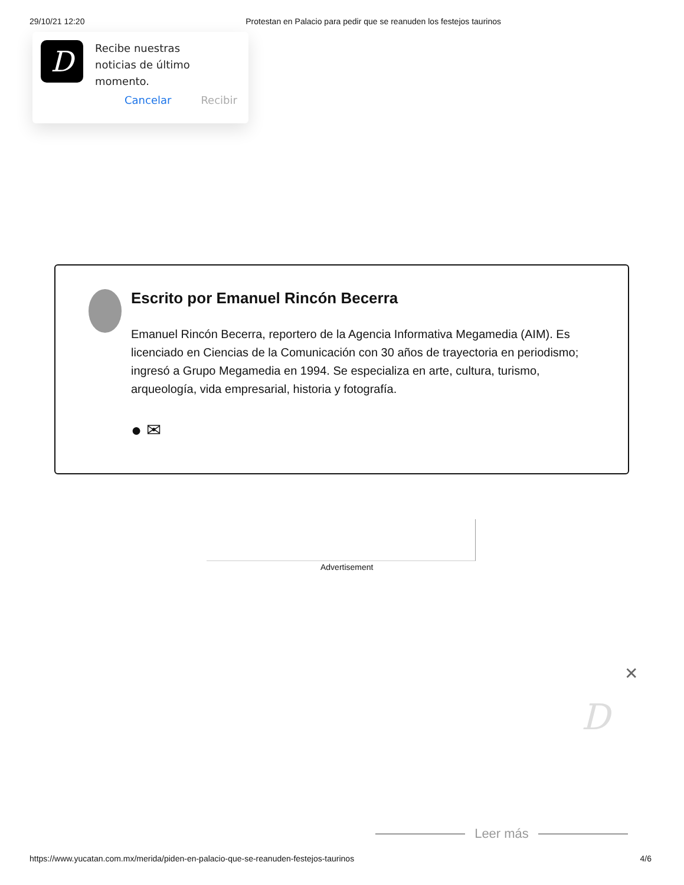29/10/21 12:20 Protestan en Palacio para pedir que se reanuden los festejos taurinos
D
Recibe nuestras
noticias de último
momento.
Cancelar Recibir
Escrito por Emanuel Rincón Becerra
Emanuel Rincón Becerra, reportero de la Agencia Informativa Megamedia (AIM). Es licenciado en Ciencias de la Comunicación con 30 años de trayectoria en periodismo; ingresó a Grupo Megamedia en 1994. Se especializa en arte, cultura, turismo, arqueología, vida empresarial, historia y fotografía.
● ✉
Advertisement
✕
D
Leer más
https://www.yucatan.com.mx/merida/piden-en-palacio-que-se-reanuden-festejos-taurinos 4/6